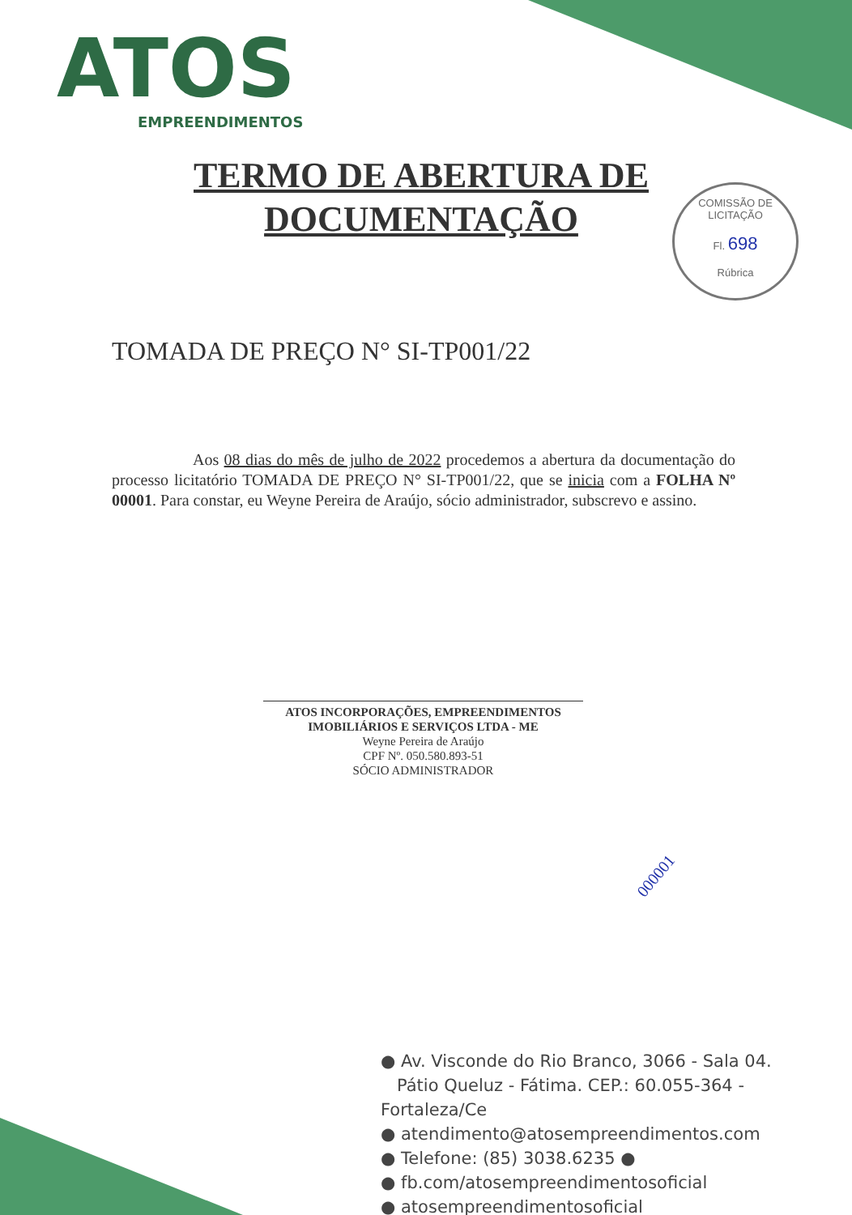ATOS
EMPREENDIMENTOS
TERMO DE ABERTURA DE
DOCUMENTAÇÃO
COMISSÃO DE LICITAÇÃO
Fl. 698
Rúbrica
TOMADA DE PREÇO N° SI-TP001/22
Aos 08 dias do mês de julho de 2022 procedemos a abertura da documentação do processo licitatório TOMADA DE PREÇO N° SI-TP001/22, que se inicia com a FOLHA Nº 00001. Para constar, eu Weyne Pereira de Araújo, sócio administrador, subscrevo e assino.
ATOS INCORPORAÇÕES, EMPREENDIMENTOS
IMOBILIÁRIOS E SERVIÇOS LTDA - ME
Weyne Pereira de Araújo
CPF Nº. 050.580.893-51
SÓCIO ADMINISTRADOR
000001
● Av. Visconde do Rio Branco, 3066 - Sala 04.
Pátio Queluz - Fátima. CEP.: 60.055-364 - Fortaleza/Ce
● atendimento@atosempreendimentos.com
● Telefone: (85) 3038.6235 ●
● fb.com/atosempreendimentosoficial
● atosempreendimentosoficial